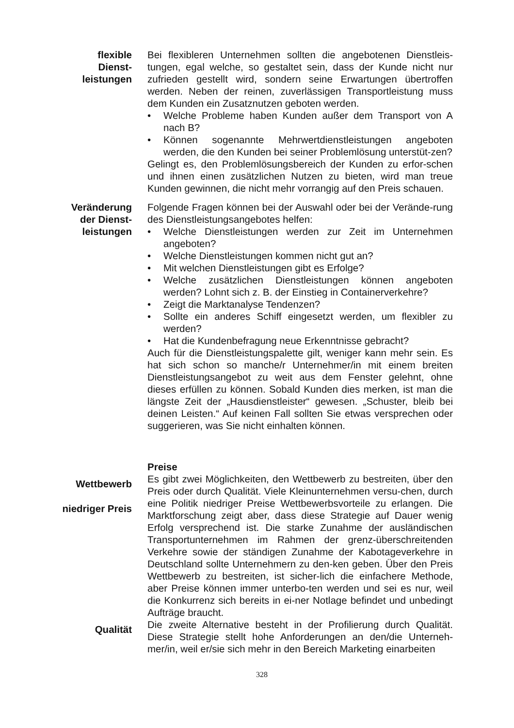flexible
Dienst-
leistungen
Bei flexibleren Unternehmen sollten die angebotenen Dienstleis-tungen, egal welche, so gestaltet sein, dass der Kunde nicht nur zufrieden gestellt wird, sondern seine Erwartungen übertroffen werden. Neben der reinen, zuverlässigen Transportleistung muss dem Kunden ein Zusatznutzen geboten werden.
• Welche Probleme haben Kunden außer dem Transport von A nach B?
• Können sogenannte Mehrwertdienstleistungen angeboten werden, die den Kunden bei seiner Problemlösung unterstüt-zen?
Gelingt es, den Problemlösungsbereich der Kunden zu erfor-schen und ihnen einen zusätzlichen Nutzen zu bieten, wird man treue Kunden gewinnen, die nicht mehr vorrangig auf den Preis schauen.
Veränderung
der Dienst-
leistungen
Folgende Fragen können bei der Auswahl oder bei der Verände-rung des Dienstleistungsangebotes helfen:
• Welche Dienstleistungen werden zur Zeit im Unternehmen angeboten?
• Welche Dienstleistungen kommen nicht gut an?
• Mit welchen Dienstleistungen gibt es Erfolge?
• Welche zusätzlichen Dienstleistungen können angeboten werden? Lohnt sich z. B. der Einstieg in Containerverkehre?
• Zeigt die Marktanalyse Tendenzen?
• Sollte ein anderes Schiff eingesetzt werden, um flexibler zu werden?
• Hat die Kundenbefragung neue Erkenntnisse gebracht?
Auch für die Dienstleistungspalette gilt, weniger kann mehr sein. Es hat sich schon so manche/r Unternehmer/in mit einem breiten Dienstleistungsangebot zu weit aus dem Fenster gelehnt, ohne dieses erfüllen zu können. Sobald Kunden dies merken, ist man die längste Zeit der „Hausdienstleister“ gewesen. „Schuster, bleib bei deinen Leisten.“ Auf keinen Fall sollten Sie etwas versprechen oder suggerieren, was Sie nicht einhalten können.
Preise
Wettbewerb
niedriger Preis
Es gibt zwei Möglichkeiten, den Wettbewerb zu bestreiten, über den Preis oder durch Qualität. Viele Kleinunternehmen versu-chen, durch eine Politik niedriger Preise Wettbewerbsvorteile zu erlangen. Die Marktforschung zeigt aber, dass diese Strategie auf Dauer wenig Erfolg versprechend ist. Die starke Zunahme der ausländischen Transportunternehmen im Rahmen der grenz-überschreitenden Verkehre sowie der ständigen Zunahme der Kabotageverkehre in Deutschland sollte Unternehmern zu den-ken geben. Über den Preis Wettbewerb zu bestreiten, ist sicher-lich die einfachere Methode, aber Preise können immer unterbo-ten werden und sei es nur, weil die Konkurrenz sich bereits in ei-ner Notlage befindet und unbedingt Aufträge braucht.
Qualität
Die zweite Alternative besteht in der Profilierung durch Qualität. Diese Strategie stellt hohe Anforderungen an den/die Unterneh-mer/in, weil er/sie sich mehr in den Bereich Marketing einarbeiten
328